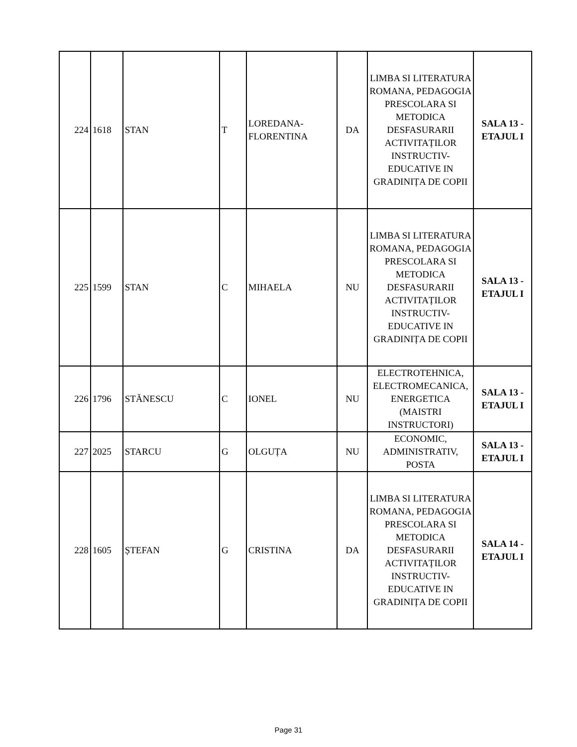| 224 | 1618 | STAN | T | LOREDANA-FLORENTINA | DA | LIMBA SI LITERATURA ROMANA, PEDAGOGIA PRESCOLARA SI METODICA DESFASURARII ACTIVITAȚILOR INSTRUCTIV-EDUCATIVE IN GRADINIȚA DE COPII | SALA 13 - ETAJUL I |
| 225 | 1599 | STAN | C | MIHAELA | NU | LIMBA SI LITERATURA ROMANA, PEDAGOGIA PRESCOLARA SI METODICA DESFASURARII ACTIVITAȚILOR INSTRUCTIV-EDUCATIVE IN GRADINIȚA DE COPII | SALA 13 - ETAJUL I |
| 226 | 1796 | STĂNESCU | C | IONEL | NU | ELECTROTEHNICA, ELECTROMECANICA, ENERGETICA (MAISTRI INSTRUCTORI) | SALA 13 - ETAJUL I |
| 227 | 2025 | STARCU | G | OLGUȚA | NU | ECONOMIC, ADMINISTRATIV, POSTA | SALA 13 - ETAJUL I |
| 228 | 1605 | ȘTEFAN | G | CRISTINA | DA | LIMBA SI LITERATURA ROMANA, PEDAGOGIA PRESCOLARA SI METODICA DESFASURARII ACTIVITAȚILOR INSTRUCTIV-EDUCATIVE IN GRADINIȚA DE COPII | SALA 14 - ETAJUL I |
Page 31